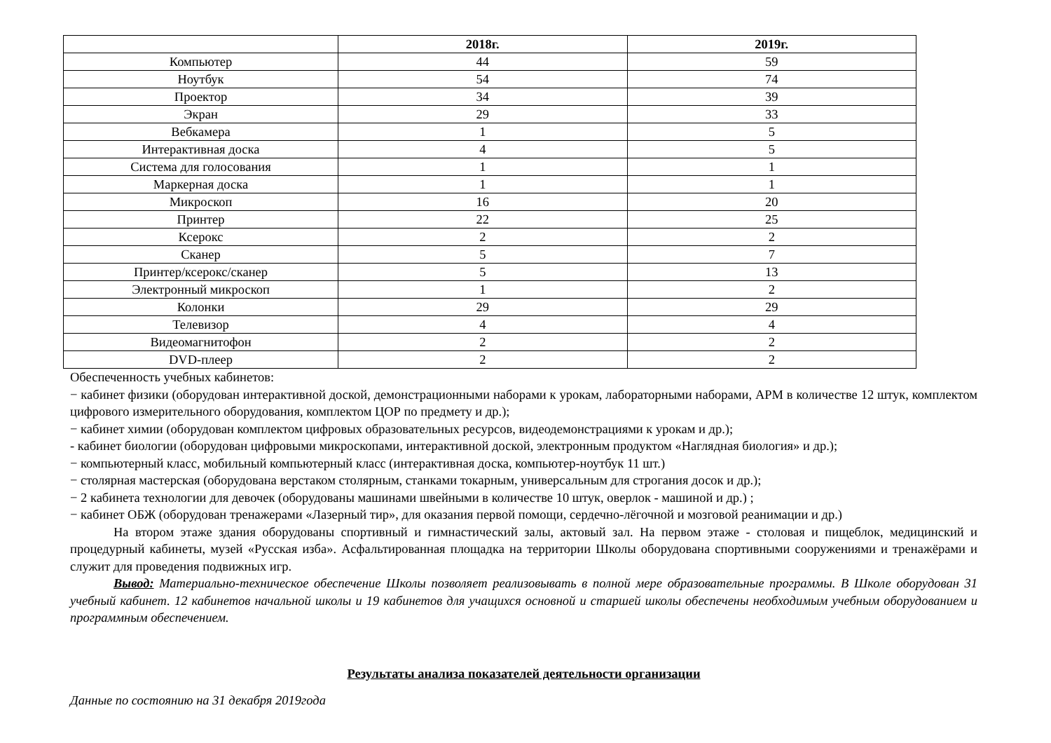| | 2018г. | 2019г. |
| --- | --- | --- |
| Компьютер | 44 | 59 |
| Ноутбук | 54 | 74 |
| Проектор | 34 | 39 |
| Экран | 29 | 33 |
| Вебкамера | 1 | 5 |
| Интерактивная доска | 4 | 5 |
| Система для голосования | 1 | 1 |
| Маркерная доска | 1 | 1 |
| Микроскоп | 16 | 20 |
| Принтер | 22 | 25 |
| Ксерокс | 2 | 2 |
| Сканер | 5 | 7 |
| Принтер/ксерокс/сканер | 5 | 13 |
| Электронный микроскоп | 1 | 2 |
| Колонки | 29 | 29 |
| Телевизор | 4 | 4 |
| Видеомагнитофон | 2 | 2 |
| DVD-плеер | 2 | 2 |
Обеспеченность учебных кабинетов:
− кабинет физики (оборудован интерактивной доской, демонстрационными наборами к урокам, лабораторными наборами, АРМ в количестве 12 штук, комплектом цифрового измерительного оборудования, комплектом ЦОР по предмету и др.);
− кабинет химии (оборудован комплектом цифровых образовательных ресурсов, видеодемонстрациями к урокам и др.);
- кабинет биологии (оборудован цифровыми микроскопами, интерактивной доской, электронным продуктом «Наглядная биология» и др.);
− компьютерный класс, мобильный компьютерный класс (интерактивная доска, компьютер-ноутбук 11 шт.)
− столярная мастерская (оборудована верстаком столярным, станками токарным, универсальным для строгания досок и др.);
− 2 кабинета технологии для девочек (оборудованы машинами швейными в количестве 10 штук, оверлок - машиной и др.) ;
− кабинет ОБЖ (оборудован тренажерами «Лазерный тир», для оказания первой помощи, сердечно-лёгочной и мозговой реанимации и др.)
На втором этаже здания оборудованы спортивный и гимнастический залы, актовый зал. На первом этаже - столовая и пищеблок, медицинский и процедурный кабинеты, музей «Русская изба». Асфальтированная площадка на территории Школы оборудована спортивными сооружениями и тренажёрами и служит для проведения подвижных игр.
Вывод: Материально-техническое обеспечение Школы позволяет реализовывать в полной мере образовательные программы. В Школе оборудован 31 учебный кабинет. 12 кабинетов начальной школы и 19 кабинетов для учащихся основной и старшей школы обеспечены необходимым учебным оборудованием и программным обеспечением.
Результаты анализа показателей деятельности организации
Данные по состоянию на 31 декабря 2019года